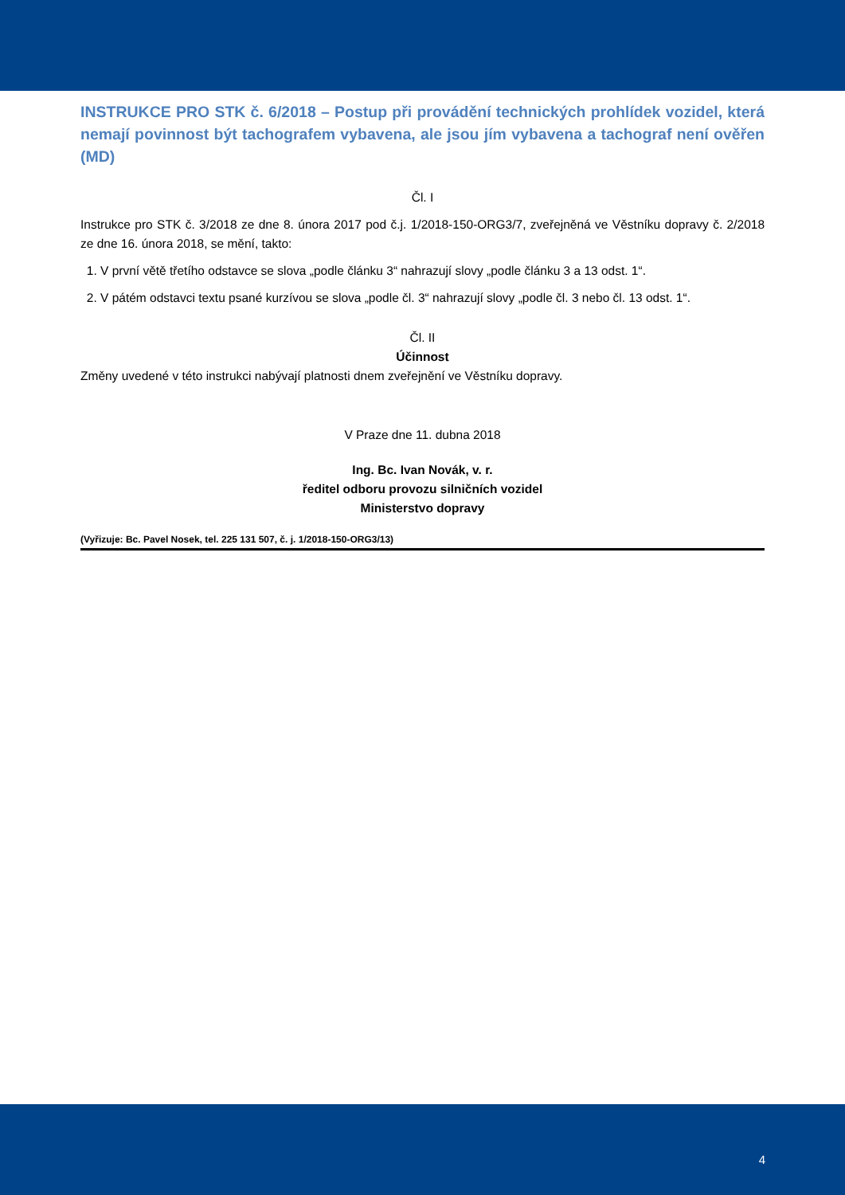INSTRUKCE PRO STK č. 6/2018 – Postup při provádění technických prohlídek vozidel, která nemají povinnost být tachografem vybavena, ale jsou jím vybavena a tachograf není ověřen (MD)
Čl. I
Instrukce pro STK č. 3/2018 ze dne 8. února 2017 pod č.j. 1/2018-150-ORG3/7, zveřejněná ve Věstníku dopravy č. 2/2018 ze dne 16. února 2018, se mění, takto:
1. V první větě třetího odstavce se slova „podle článku 3“ nahrazují slovy „podle článku 3 a 13 odst. 1“.
2. V pátém odstavci textu psané kurzívou se slova „podle čl. 3“ nahrazují slovy „podle čl. 3 nebo čl. 13 odst. 1“.
Čl. II
Účinnost
Změny uvedené v této instrukci nabývají platnosti dnem zveřejnění ve Věstníku dopravy.
V Praze dne 11. dubna 2018
Ing. Bc. Ivan Novák, v. r.
ředitel odboru provozu silničních vozidel
Ministerstvo dopravy
(Vyřizuje: Bc. Pavel Nosek, tel. 225 131 507, č. j. 1/2018-150-ORG3/13)
4